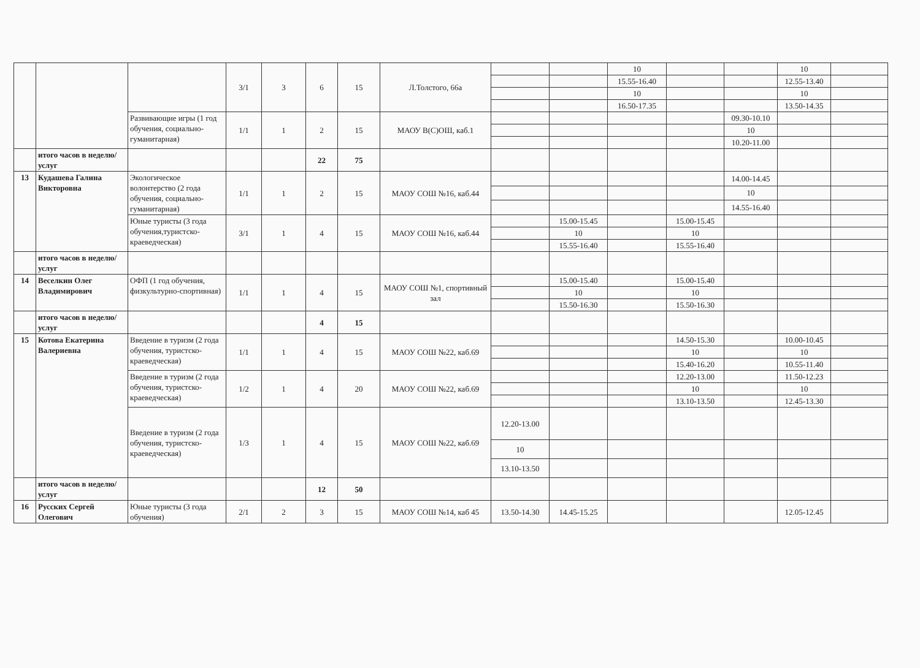| | | | 3/1 | 3 | 6 | 15 | Л.Толстого, 66а | | | 10 | | | 10 | |
| | | | | | | | | | | 15.55-16.40 | | | 12.55-13.40 | |
| | | | | | | | | | | 10 | | | 10 | |
| | | | | | | | | | | 16.50-17.35 | | | 13.50-14.35 | |
| | | Развивающие игры (1 год обучения, социально-гуманитарная) | 1/1 | 1 | 2 | 15 | МАОУ В(С)ОШ, каб.1 | | | | | 09.30-10.10 | | |
| | | | | | | | | | | | | 10 | | |
| | | | | | | | | | | | | 10.20-11.00 | | |
| | итого часов в неделю/услуг | | | | 22 | 75 | | | | | | | | |
| 13 | Кудашева Галина Викторовна | Экологическое волонтерство (2 года обучения, социально-гуманитарная) | 1/1 | 1 | 2 | 15 | МАОУ СОШ №16, каб.44 | | | | | 14.00-14.45 | | |
| | | | | | | | | | | | | 10 | | |
| | | | | | | | | | | | | 14.55-16.40 | | |
| | | Юные туристы (3 года обучения,туристско-краеведческая) | 3/1 | 1 | 4 | 15 | МАОУ СОШ №16, каб.44 | | 15.00-15.45 | | 15.00-15.45 | | | |
| | | | | | | | | | 10 | | 10 | | | |
| | | | | | | | | | 15.55-16.40 | | 15.55-16.40 | | | |
| | итого часов в неделю/услуг | | | | | | | | | | | | | |
| 14 | Веселкин Олег Владимирович | ОФП (1 год обучения, физкультурно-спортивная) | 1/1 | 1 | 4 | 15 | МАОУ СОШ №1, спортивный зал | | 15.00-15.40 | | 15.00-15.40 | | | |
| | | | | | | | | | 10 | | 10 | | | |
| | | | | | | | | | 15.50-16.30 | | 15.50-16.30 | | | |
| | итого часов в неделю/услуг | | | | 4 | 15 | | | | | | | | |
| 15 | Котова Екатерина Валериевна | Введение в туризм (2 года обучения, туристско-краеведческая) | 1/1 | 1 | 4 | 15 | МАОУ СОШ №22, каб.69 | | | | 14.50-15.30 | | 10.00-10.45 | |
| | | | | | | | | | | | 10 | | 10 | |
| | | | | | | | | | | | 15.40-16.20 | | 10.55-11.40 | |
| | | Введение в туризм (2 года обучения, туристско-краеведческая) | 1/2 | 1 | 4 | 20 | МАОУ СОШ №22, каб.69 | | | | 12.20-13.00 | | 11.50-12.23 | |
| | | | | | | | | | | | 10 | | 10 | |
| | | | | | | | | | | | 13.10-13.50 | | 12.45-13.30 | |
| | | Введение в туризм (2 года обучения, туристско-краеведческая) | 1/3 | 1 | 4 | 15 | МАОУ СОШ №22, каб.69 | 12.20-13.00 | | | | | | |
| | | | | | | | | 10 | | | | | | |
| | | | | | | | | 13.10-13.50 | | | | | | |
| | итого часов в неделю/услуг | | | | 12 | 50 | | | | | | | | |
| 16 | Русских Сергей Олегович | Юные туристы (3 года обучения) | 2/1 | 2 | 3 | 15 | МАОУ СОШ №14, каб 45 | 13.50-14.30 | 14.45-15.25 | | | | 12.05-12.45 | |